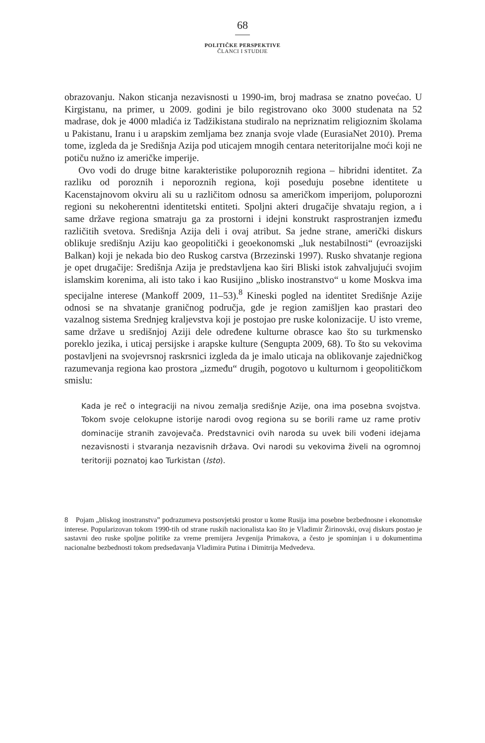68
POLITIČKE PERSPEKTIVE
ČLANCI I STUDIJE
obrazovanju. Nakon sticanja nezavisnosti u 1990-im, broj madrasa se znatno povećao. U Kirgistanu, na primer, u 2009. godini je bilo registrovano oko 3000 studenata na 52 madrase, dok je 4000 mladića iz Tadžikistana studiralo na nepriznatim religioznim školama u Pakistanu, Iranu i u arapskim zemljama bez znanja svoje vlade (EurasiaNet 2010). Prema tome, izgleda da je Središnja Azija pod uticajem mnogih centara neteritorijalne moći koji ne potiču nužno iz američke imperije.
Ovo vodi do druge bitne karakteristike poluporoznih regiona – hibridni identitet. Za razliku od poroznih i neporoznih regiona, koji poseduju posebne identitete u Kacenstajnovom okviru ali su u različitom odnosu sa američkom imperijom, poluporozni regioni su nekoherentni identitetski entiteti. Spoljni akteri drugačije shvataju region, a i same države regiona smatraju ga za prostorni i idejni konstrukt rasprostranjen između različitih svetova. Središnja Azija deli i ovaj atribut. Sa jedne strane, američki diskurs oblikuje središnju Aziju kao geopolitički i geoekonomski „luk nestabilnosti“ (evroazijski Balkan) koji je nekada bio deo Ruskog carstva (Brzezinski 1997). Rusko shvatanje regiona je opet drugačije: Središnja Azija je predstavljena kao širi Bliski istok zahvaljujući svojim islamskim korenima, ali isto tako i kao Rusijino „blisko inostranstvo“ u kome Moskva ima specijalne interese (Mankoff 2009, 11–53).<sup>8</sup> Kineski pogled na identitet Središnje Azije odnosi se na shvatanje graničnog područja, gde je region zamišljen kao prastari deo vazalnog sistema Srednjeg kraljevstva koji je postojao pre ruske kolonizacije. U isto vreme, same države u središnjoj Aziji dele određene kulturne obrasce kao što su turkmensko poreklo jezika, i uticaj persijske i arapske kulture (Sengupta 2009, 68). To što su vekovima postavljeni na svojevrsnoj raskrsnici izgleda da je imalo uticaja na oblikovanje zajedničkog razumevanja regiona kao prostora „između“ drugih, pogotovo u kulturnom i geopolitičkom smislu:
Kada je reč o integraciji na nivou zemalja središnje Azije, ona ima posebna svojstva. Tokom svoje celokupne istorije narodi ovog regiona su se borili rame uz rame protiv dominacije stranih zavojevača. Predstavnici ovih naroda su uvek bili vođeni idejama nezavisnosti i stvaranja nezavisnih država. Ovi narodi su vekovima živeli na ogromnoj teritoriji poznatoj kao Turkistan (Isto).
8 Pojam „bliskog inostranstva” podrazumeva postsovjetski prostor u kome Rusija ima posebne bezbednosne i ekonomske interese. Popularizovan tokom 1990-tih od strane ruskih nacionalista kao što je Vladimir Žirinovski, ovaj diskurs postao je sastavni deo ruske spoljne politike za vreme premijera Jevgenija Primakova, a često je spominjan i u dokumentima nacionalne bezbednosti tokom predsedavanja Vladimira Putina i Dimitrija Medvedeva.